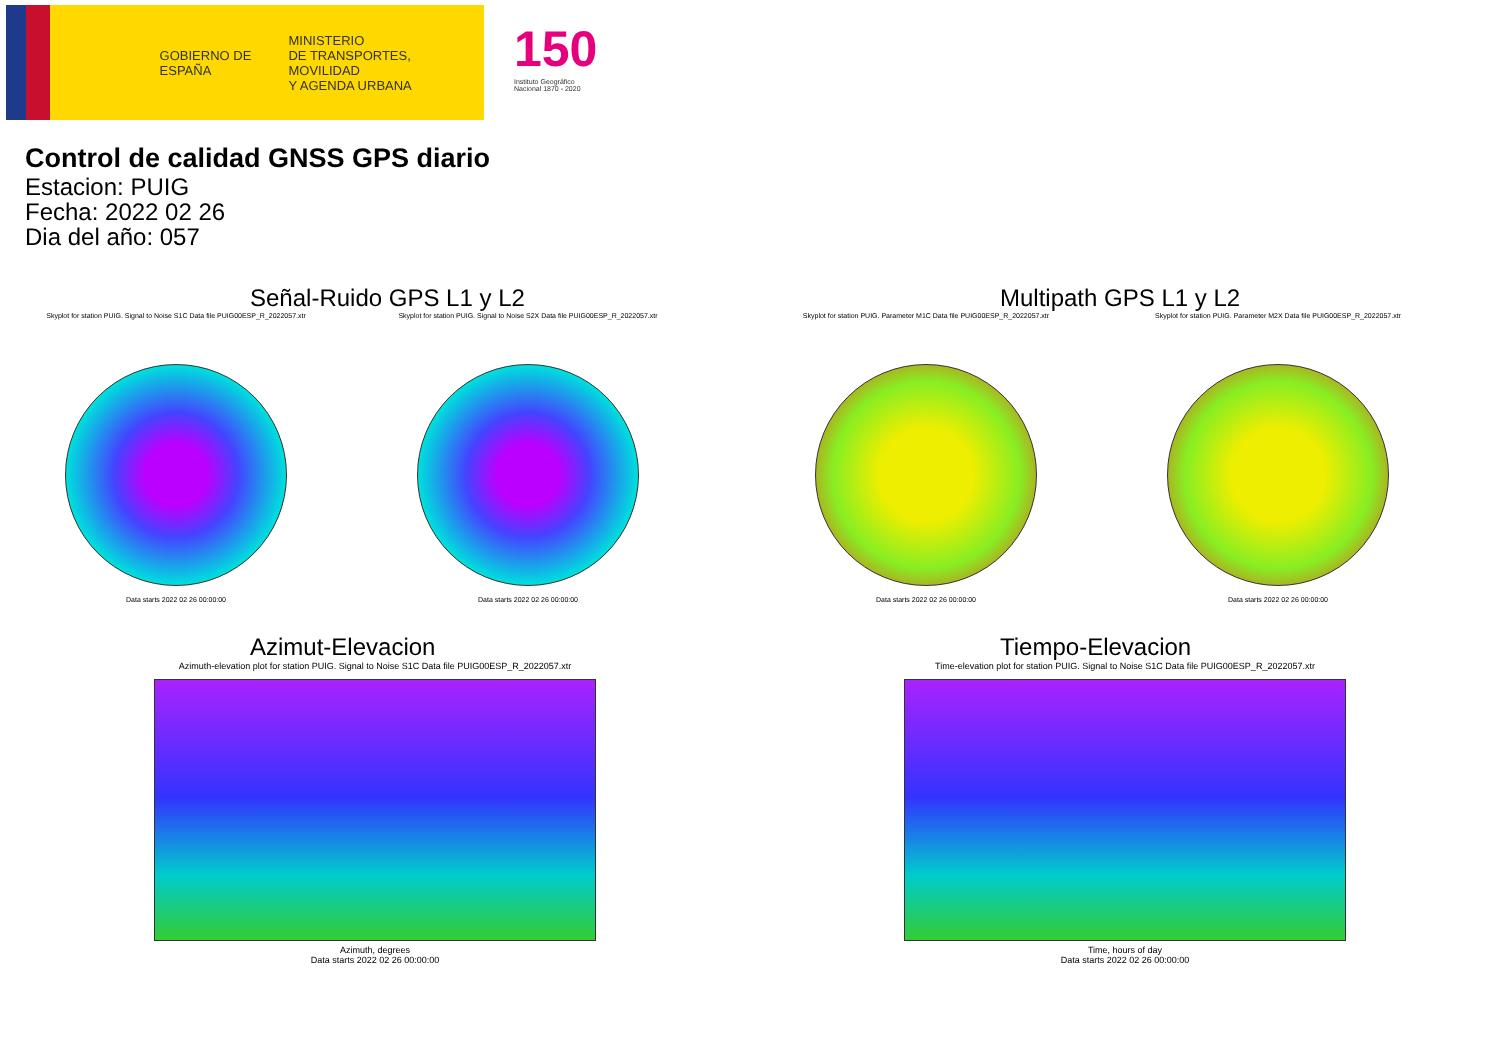GOBIERNO DE ESPAÑA
MINISTERIO
DE TRANSPORTES, MOVILIDAD
Y AGENDA URBANA
150
Instituto Geográfico
Nacional 1870 - 2020
Control de calidad GNSS GPS diario
Estacion: PUIG
Fecha: 2022 02 26
Dia del año: 057
Señal-Ruido GPS L1 y L2
Skyplot for station PUIG. Signal to Noise S1C Data file PUIG00ESP_R_2022057.xtr
Data starts 2022 02 26 00:00:00
Skyplot for station PUIG. Signal to Noise S2X Data file PUIG00ESP_R_2022057.xtr
Data starts 2022 02 26 00:00:00
Multipath GPS L1 y L2
Skyplot for station PUIG. Parameter M1C Data file PUIG00ESP_R_2022057.xtr
Data starts 2022 02 26 00:00:00
Skyplot for station PUIG. Parameter M2X Data file PUIG00ESP_R_2022057.xtr
Data starts 2022 02 26 00:00:00
Azimut-Elevacion
Azimuth-elevation plot for station PUIG. Signal to Noise S1C Data file PUIG00ESP_R_2022057.xtr
Azimuth, degrees
Data starts 2022 02 26 00:00:00
Tiempo-Elevacion
Time-elevation plot for station PUIG. Signal to Noise S1C Data file PUIG00ESP_R_2022057.xtr
Time, hours of day
Data starts 2022 02 26 00:00:00